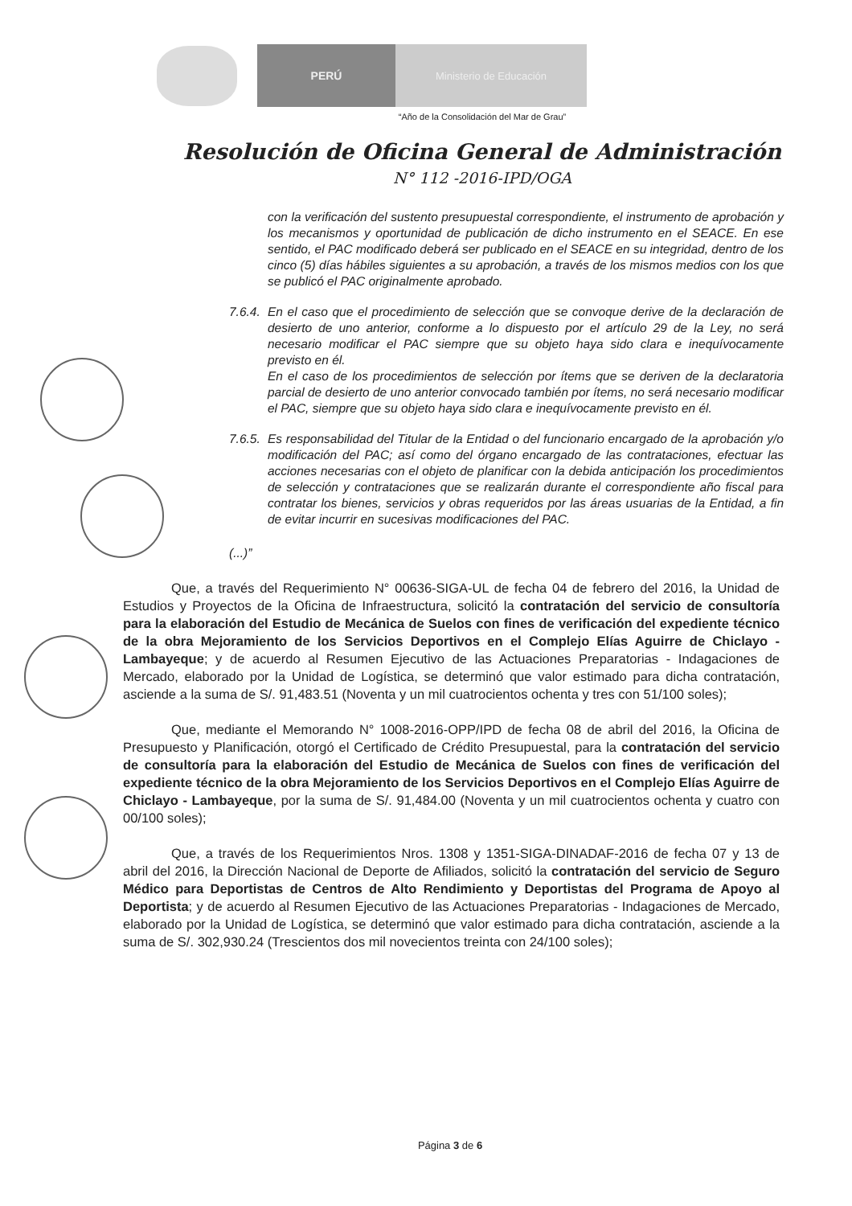PERÚ Ministerio de Educación
“Año de la Consolidación del Mar de Grau”
Resolución de Oficina General de Administración
N° 112 -2016-IPD/OGA
con la verificación del sustento presupuestal correspondiente, el instrumento de aprobación y los mecanismos y oportunidad de publicación de dicho instrumento en el SEACE. En ese sentido, el PAC modificado deberá ser publicado en el SEACE en su integridad, dentro de los cinco (5) días hábiles siguientes a su aprobación, a través de los mismos medios con los que se publicó el PAC originalmente aprobado.
7.6.4.
En el caso que el procedimiento de selección que se convoque derive de la declaración de desierto de uno anterior, conforme a lo dispuesto por el artículo 29 de la Ley, no será necesario modificar el PAC siempre que su objeto haya sido clara e inequívocamente previsto en él.
En el caso de los procedimientos de selección por ítems que se deriven de la declaratoria parcial de desierto de uno anterior convocado también por ítems, no será necesario modificar el PAC, siempre que su objeto haya sido clara e inequívocamente previsto en él.
7.6.5.
Es responsabilidad del Titular de la Entidad o del funcionario encargado de la aprobación y/o modificación del PAC; así como del órgano encargado de las contrataciones, efectuar las acciones necesarias con el objeto de planificar con la debida anticipación los procedimientos de selección y contrataciones que se realizarán durante el correspondiente año fiscal para contratar los bienes, servicios y obras requeridos por las áreas usuarias de la Entidad, a fin de evitar incurrir en sucesivas modificaciones del PAC.
(...)”
Que, a través del Requerimiento N° 00636-SIGA-UL de fecha 04 de febrero del 2016, la Unidad de Estudios y Proyectos de la Oficina de Infraestructura, solicitó la contratación del servicio de consultoría para la elaboración del Estudio de Mecánica de Suelos con fines de verificación del expediente técnico de la obra Mejoramiento de los Servicios Deportivos en el Complejo Elías Aguirre de Chiclayo - Lambayeque; y de acuerdo al Resumen Ejecutivo de las Actuaciones Preparatorias - Indagaciones de Mercado, elaborado por la Unidad de Logística, se determinó que valor estimado para dicha contratación, asciende a la suma de S/. 91,483.51 (Noventa y un mil cuatrocientos ochenta y tres con 51/100 soles);
Que, mediante el Memorando N° 1008-2016-OPP/IPD de fecha 08 de abril del 2016, la Oficina de Presupuesto y Planificación, otorgó el Certificado de Crédito Presupuestal, para la contratación del servicio de consultoría para la elaboración del Estudio de Mecánica de Suelos con fines de verificación del expediente técnico de la obra Mejoramiento de los Servicios Deportivos en el Complejo Elías Aguirre de Chiclayo - Lambayeque, por la suma de S/. 91,484.00 (Noventa y un mil cuatrocientos ochenta y cuatro con 00/100 soles);
Que, a través de los Requerimientos Nros. 1308 y 1351-SIGA-DINADAF-2016 de fecha 07 y 13 de abril del 2016, la Dirección Nacional de Deporte de Afiliados, solicitó la contratación del servicio de Seguro Médico para Deportistas de Centros de Alto Rendimiento y Deportistas del Programa de Apoyo al Deportista; y de acuerdo al Resumen Ejecutivo de las Actuaciones Preparatorias - Indagaciones de Mercado, elaborado por la Unidad de Logística, se determinó que valor estimado para dicha contratación, asciende a la suma de S/. 302,930.24 (Trescientos dos mil novecientos treinta con 24/100 soles);
Página 3 de 6